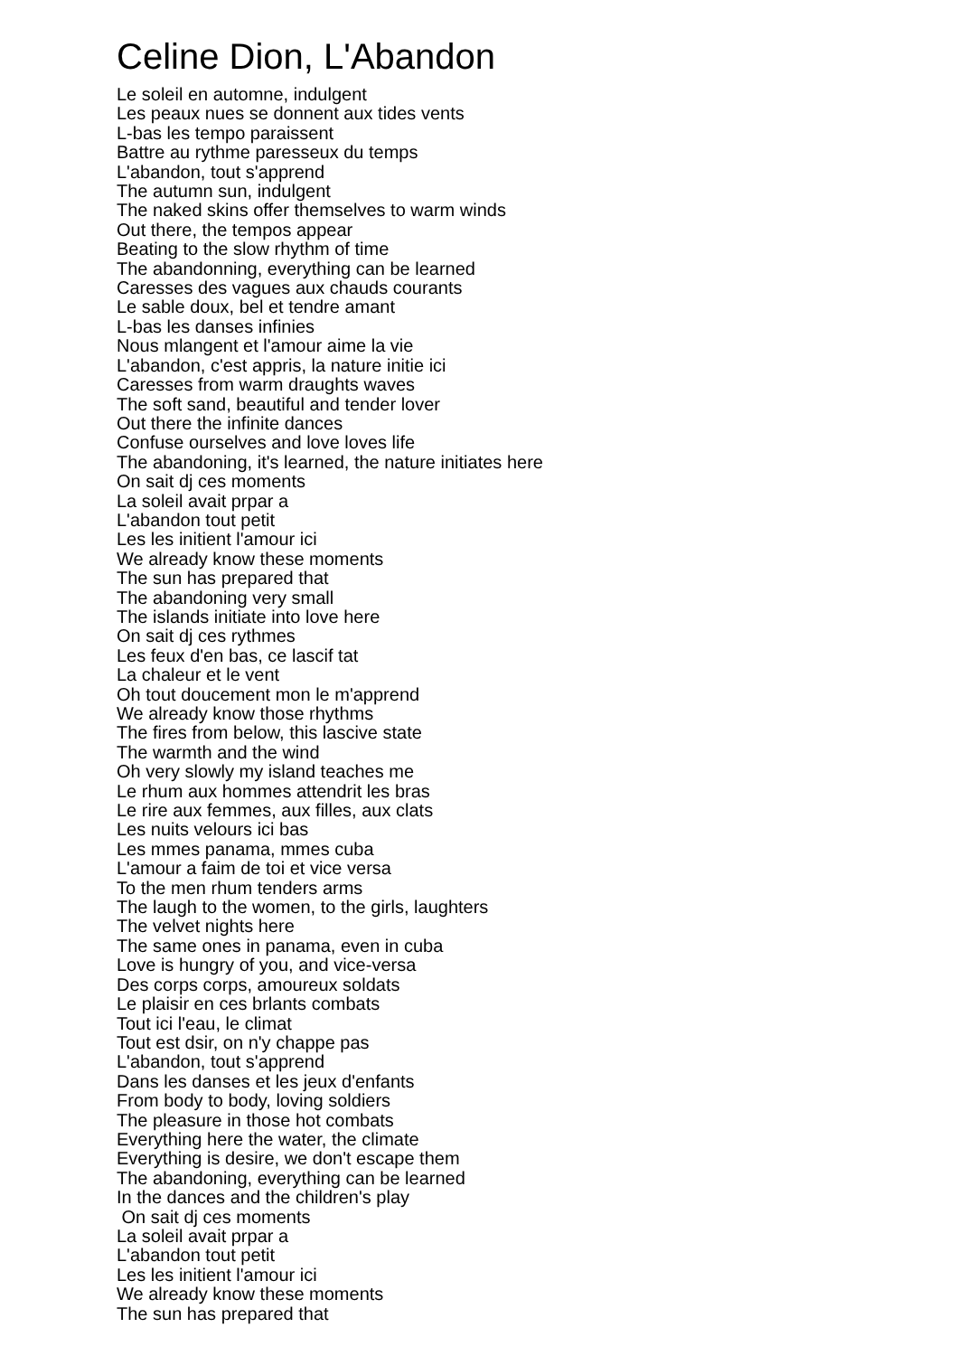Celine Dion, L'Abandon
Le soleil en automne, indulgent Les peaux nues se donnent aux tides vents L-bas les tempo paraissent Battre au rythme paresseux du temps L'abandon, tout s'apprend The autumn sun, indulgent The naked skins offer themselves to warm winds Out there, the tempos appear Beating to the slow rhythm of time The abandonning, everything can be learned Caresses des vagues aux chauds courants Le sable doux, bel et tendre amant L-bas les danses infinies Nous mlangent et l'amour aime la vie L'abandon, c'est appris, la nature initie ici Caresses from warm draughts waves The soft sand, beautiful and tender lover Out there the infinite dances Confuse ourselves and love loves life The abandoning, it's learned, the nature initiates here On sait dj ces moments La soleil avait prpar a L'abandon tout petit Les les initient l'amour ici We already know these moments The sun has prepared that The abandoning very small The islands initiate into love here On sait dj ces rythmes Les feux d'en bas, ce lascif tat La chaleur et le vent Oh tout doucement mon le m'apprend We already know those rhythms The fires from below, this lascive state The warmth and the wind Oh very slowly my island teaches me Le rhum aux hommes attendrit les bras Le rire aux femmes, aux filles, aux clats Les nuits velours ici bas Les mmes panama, mmes cuba L'amour a faim de toi et vice versa To the men rhum tenders arms The laugh to the women, to the girls, laughters The velvet nights here The same ones in panama, even in cuba Love is hungry of you, and vice-versa Des corps corps, amoureux soldats Le plaisir en ces brlants combats Tout ici l'eau, le climat Tout est dsir, on n'y chappe pas L'abandon, tout s'apprend Dans les danses et les jeux d'enfants From body to body, loving soldiers The pleasure in those hot combats Everything here the water, the climate Everything is desire, we don't escape them The abandoning, everything can be learned In the dances and the children's play On sait dj ces moments La soleil avait prpar a L'abandon tout petit Les les initient l'amour ici We already know these moments The sun has prepared that